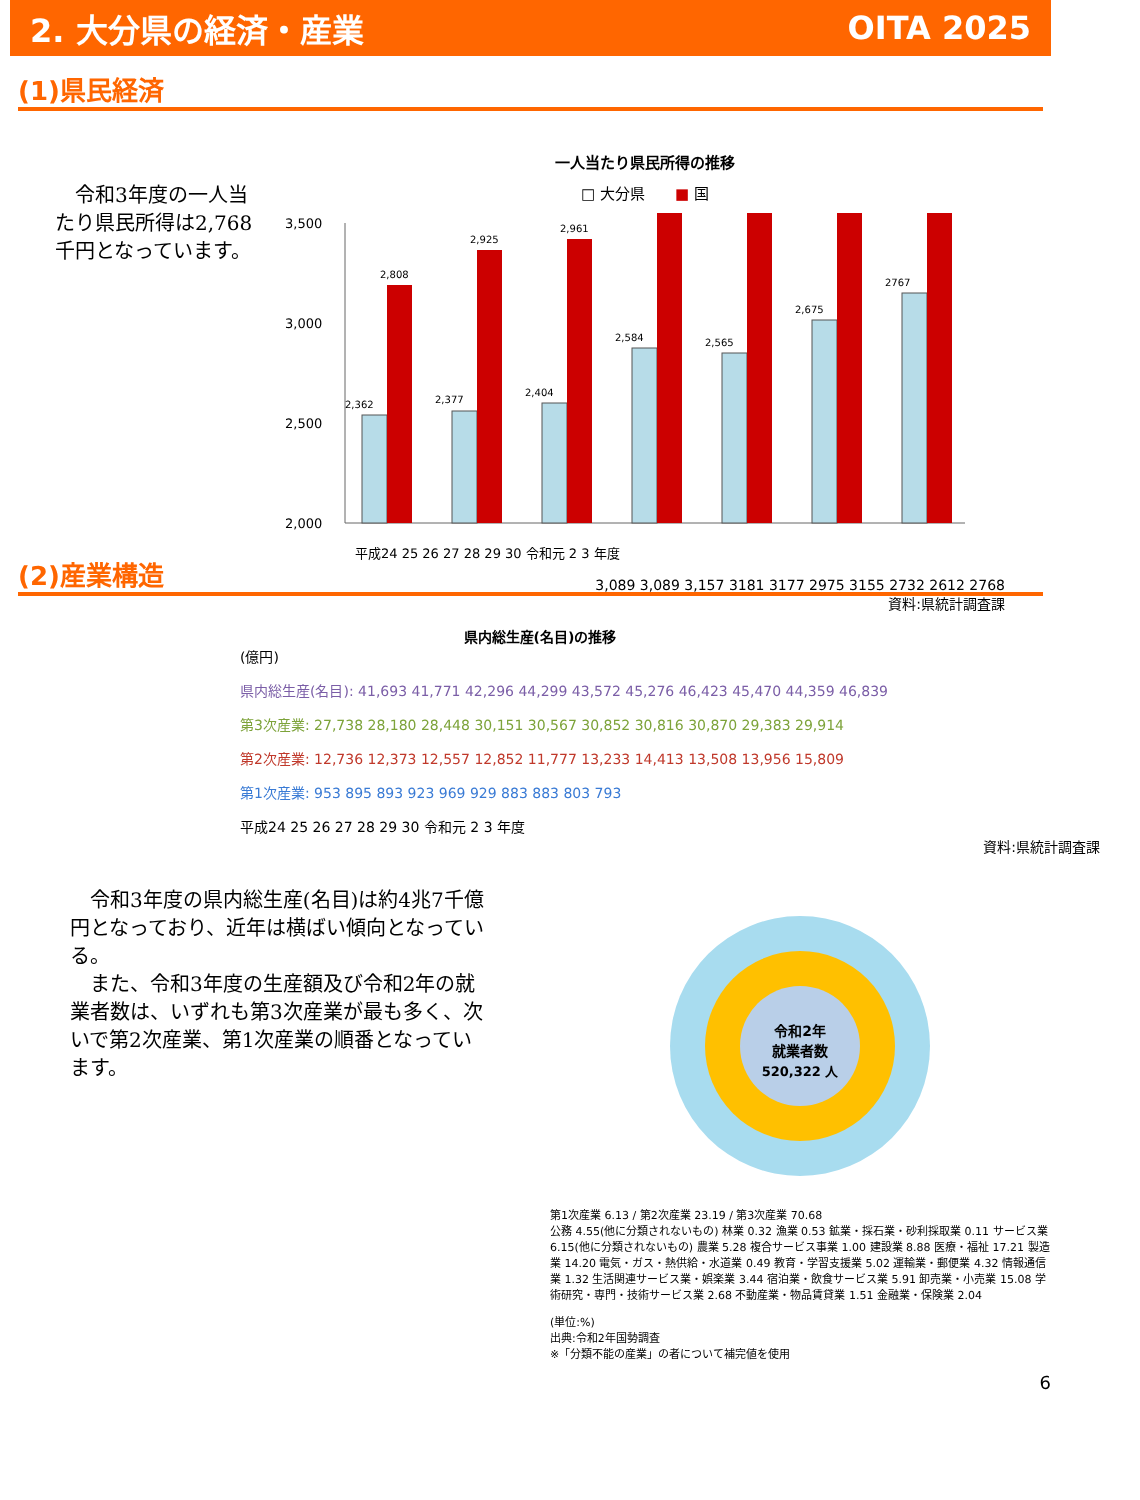2. 大分県の経済・産業 OITA 2025
(1)県民経済
　令和3年度の一人当たり県民所得は2,768千円となっています。
一人当たり県民所得の推移
□ 大分県　　■ 国
3,500
3,000
2,500
2,000
2,362
2,808
2,377
2,925
2,404
2,961
2,584
2,565
2,675
2767
平成24 25 26 27 28 29 30 令和元 2 3 年度
3,089 3,089 3,157 3181 3177 2975 3155 2732 2612 2768
資料:県統計調査課
(2)産業構造
県内総生産(名目)の推移
(億円)
県内総生産(名目): 41,693 41,771 42,296 44,299 43,572 45,276 46,423 45,470 44,359 46,839
第3次産業: 27,738 28,180 28,448 30,151 30,567 30,852 30,816 30,870 29,383 29,914
第2次産業: 12,736 12,373 12,557 12,852 11,777 13,233 14,413 13,508 13,956 15,809
第1次産業: 953 895 893 923 969 929 883 883 803 793
平成24 25 26 27 28 29 30 令和元 2 3 年度
資料:県統計調査課
　令和3年度の県内総生産(名目)は約4兆7千億円となっており、近年は横ばい傾向となっている。
　また、令和3年度の生産額及び令和2年の就業者数は、いずれも第3次産業が最も多く、次いで第2次産業、第1次産業の順番となっています。
令和2年
就業者数
520,322 人
第1次産業 6.13 / 第2次産業 23.19 / 第3次産業 70.68
公務 4.55(他に分類されないもの) 林業 0.32 漁業 0.53 鉱業・採石業・砂利採取業 0.11 サービス業 6.15(他に分類されないもの) 農業 5.28 複合サービス事業 1.00 建設業 8.88 医療・福祉 17.21 製造業 14.20 電気・ガス・熱供給・水道業 0.49 教育・学習支援業 5.02 運輸業・郵便業 4.32 情報通信業 1.32 生活関連サービス業・娯楽業 3.44 宿泊業・飲食サービス業 5.91 卸売業・小売業 15.08 学術研究・専門・技術サービス業 2.68 不動産業・物品賃貸業 1.51 金融業・保険業 2.04
(単位:%)
出典:令和2年国勢調査
※「分類不能の産業」の者について補完値を使用
6